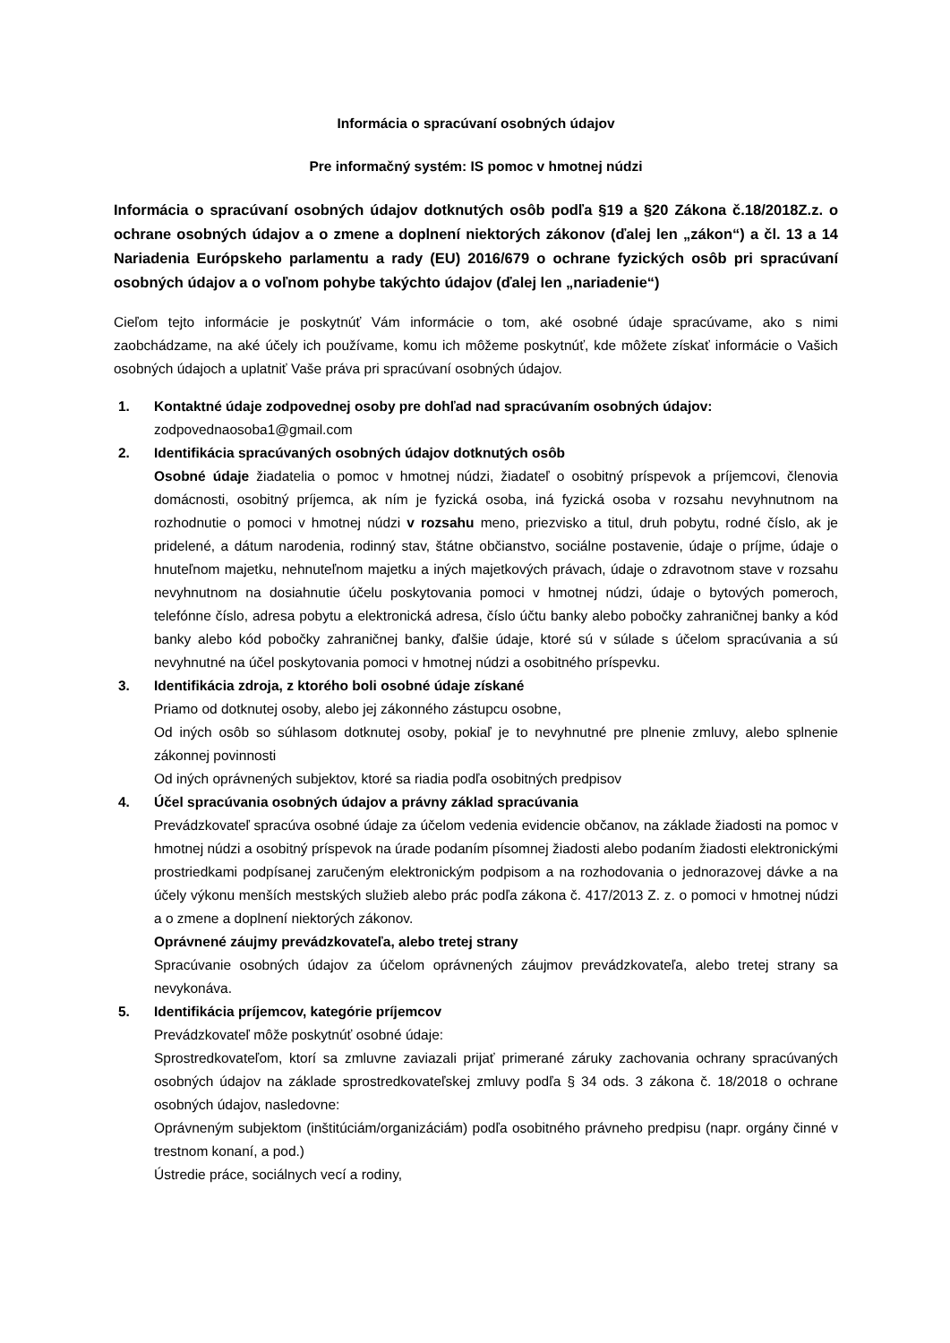Informácia o spracúvaní osobných údajov
Pre informačný systém: IS pomoc v hmotnej núdzi
Informácia o spracúvaní osobných údajov dotknutých osôb podľa §19 a §20 Zákona č.18/2018Z.z. o ochrane osobných údajov a o zmene a doplnení niektorých zákonov (ďalej len „zákon“) a čl. 13 a 14 Nariadenia Európskeho parlamentu a rady (EU) 2016/679 o ochrane fyzických osôb pri spracúvaní osobných údajov a o voľnom pohybe takýchto údajov (ďalej len „nariadenie“)
Cieľom tejto informácie je poskytnúť Vám informácie o tom, aké osobné údaje spracúvame, ako s nimi zaobchádzame, na aké účely ich používame, komu ich môžeme poskytnúť, kde môžete získať informácie o Vašich osobných údajoch a uplatniť Vaše práva pri spracúvaní osobných údajov.
1. Kontaktné údaje zodpovednej osoby pre dohľad nad spracúvaním osobných údajov:
zodpovednaosoba1@gmail.com
2. Identifikácia spracúvaných osobných údajov dotknutých osôb
Osobné údaje žiadatelia o pomoc v hmotnej núdzi, žiadateľ o osobitný príspevok a príjemcovi, členovia domácnosti, osobitný príjemca, ak ním je fyzická osoba, iná fyzická osoba v rozsahu nevyhnutnom na rozhodnutie o pomoci v hmotnej núdzi v rozsahu meno, priezvisko a titul, druh pobytu, rodné číslo, ak je pridelené, a dátum narodenia, rodinný stav, štátne občianstvo, sociálne postavenie, údaje o príjme, údaje o hnuteľnom majetku, nehnuteľnom majetku a iných majetkových právach, údaje o zdravotnom stave v rozsahu nevyhnutnom na dosiahnutie účelu poskytovania pomoci v hmotnej núdzi, údaje o bytových pomeroch, telefónne číslo, adresa pobytu a elektronická adresa, číslo účtu banky alebo pobočky zahraničnej banky a kód banky alebo kód pobočky zahraničnej banky, ďalšie údaje, ktoré sú v súlade s účelom spracúvania a sú nevyhnutné na účel poskytovania pomoci v hmotnej núdzi a osobitného príspevku.
3. Identifikácia zdroja, z ktorého boli osobné údaje získané
Priamo od dotknutej osoby, alebo jej zákonného zástupcu osobne,
Od iných osôb so súhlasom dotknutej osoby, pokiaľ je to nevyhnutné pre plnenie zmluvy, alebo splnenie zákonnej povinnosti
Od iných oprávnených subjektov, ktoré sa riadia podľa osobitných predpisov
4. Účel spracúvania osobných údajov a právny základ spracúvania
Prevádzkovateľ spracúva osobné údaje za účelom vedenia evidencie občanov, na základe žiadosti na pomoc v hmotnej núdzi a osobitný príspevok na úrade podaním písomnej žiadosti alebo podaním žiadosti elektronickými prostriedkami podpísanej zaručeným elektronickým podpisom a na rozhodovania o jednorazovej dávke a na účely výkonu menších mestských služieb alebo prác podľa zákona č. 417/2013 Z. z. o pomoci v hmotnej núdzi a o zmene a doplnení niektorých zákonov.
Oprávnené záujmy prevádzkovateľa, alebo tretej strany
Spracúvanie osobných údajov za účelom oprávnených záujmov prevádzkovateľa, alebo tretej strany sa nevykonáva.
5. Identifikácia príjemcov, kategórie príjemcov
Prevádzkovateľ môže poskytnúť osobné údaje:
Sprostredkovateľom, ktorí sa zmluvne zaviazali prijať primerané záruky zachovania ochrany spracúvaných osobných údajov na základe sprostredkovateľskej zmluvy podľa § 34 ods. 3 zákona č. 18/2018 o ochrane osobných údajov, nasledovne:
Oprávneným subjektom (inštitúciám/organizáciám) podľa osobitného právneho predpisu (napr. orgány činné v trestnom konaní, a pod.)
Ústredie práce, sociálnych vecí a rodiny,